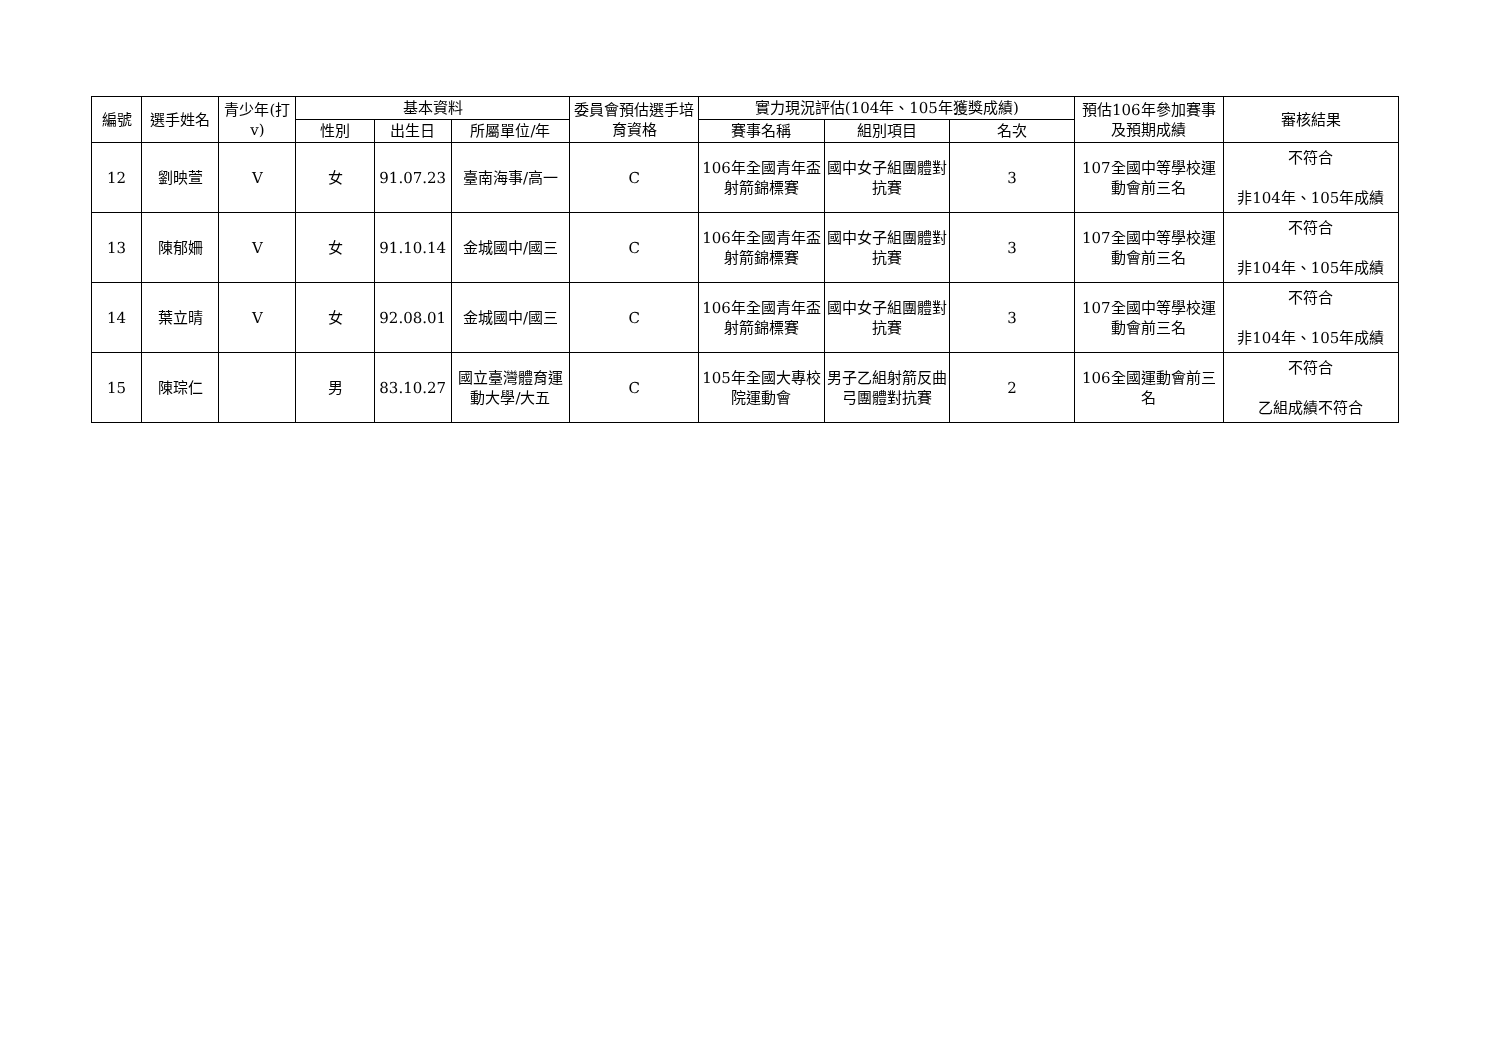| 編號 | 選手姓名 | 青少年(打v) | 基本資料 | | | 委員會預估選手培育資格 | 實力現況評估(104年、105年獲獎成績) | | | 預估106年參加賽事及預期成績 | 審核結果 |
| --- | --- | --- | --- | --- | --- | --- | --- | --- | --- | --- | --- |
| | | | 性別 | 出生日 | 所屬單位/年 | | 賽事名稱 | 組別項目 | 名次 | | |
| 12 | 劉映萱 | V | 女 | 91.07.23 | 臺南海事/高一 | C | 106年全國青年盃射箭錦標賽 | 國中女子組團體對抗賽 | 3 | 107全國中等學校運動會前三名 | 不符合 非104年、105年成績 |
| 13 | 陳郁姍 | V | 女 | 91.10.14 | 金城國中/國三 | C | 106年全國青年盃射箭錦標賽 | 國中女子組團體對抗賽 | 3 | 107全國中等學校運動會前三名 | 不符合 非104年、105年成績 |
| 14 | 葉立晴 | V | 女 | 92.08.01 | 金城國中/國三 | C | 106年全國青年盃射箭錦標賽 | 國中女子組團體對抗賽 | 3 | 107全國中等學校運動會前三名 | 不符合 非104年、105年成績 |
| 15 | 陳琮仁 | | 男 | 83.10.27 | 國立臺灣體育運動大學/大五 | C | 105年全國大專校院運動會 | 男子乙組射箭反曲弓團體對抗賽 | 2 | 106全國運動會前三名 | 不符合 乙組成績不符合 |